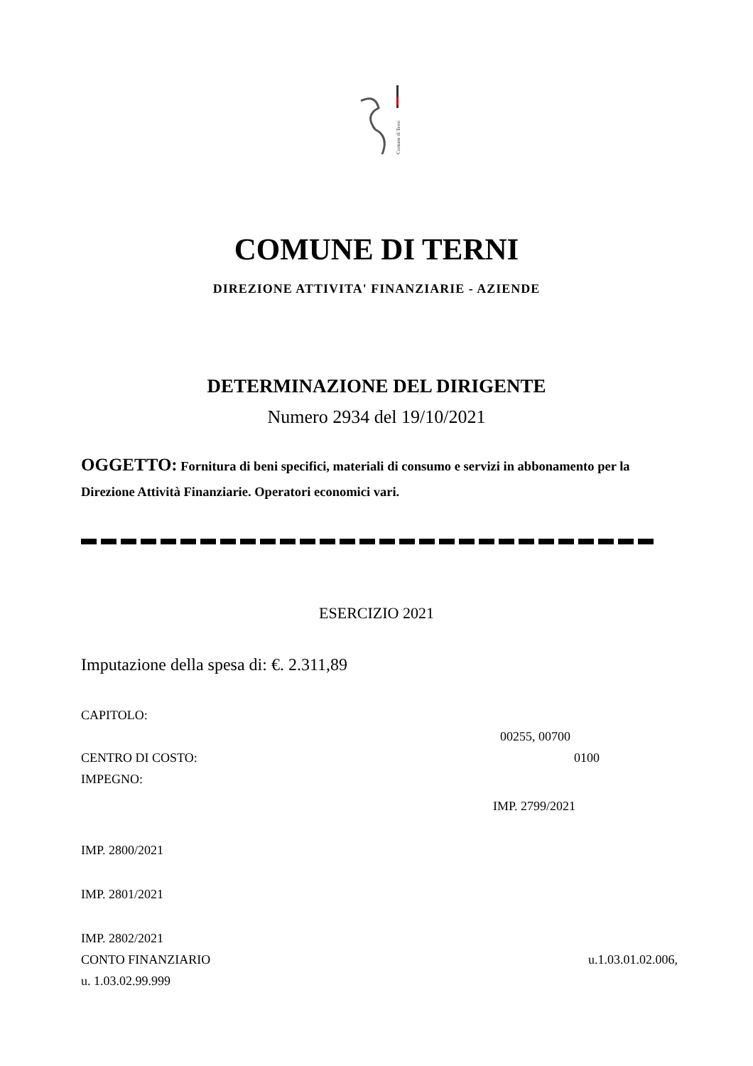Comune di Terni
COMUNE DI TERNI
DIREZIONE ATTIVITA' FINANZIARIE - AZIENDE
DETERMINAZIONE DEL DIRIGENTE
Numero 2934 del 19/10/2021
OGGETTO: Fornitura di beni specifici, materiali di consumo e servizi in abbonamento per la Direzione Attività Finanziarie. Operatori economici vari.
ESERCIZIO 2021
Imputazione della spesa di: €. 2.311,89
CAPITOLO:
00255, 00700
CENTRO DI COSTO: 0100
IMPEGNO:
IMP. 2799/2021
IMP. 2800/2021
IMP. 2801/2021
IMP. 2802/2021
CONTO FINANZIARIO u.1.03.01.02.006,
u. 1.03.02.99.999